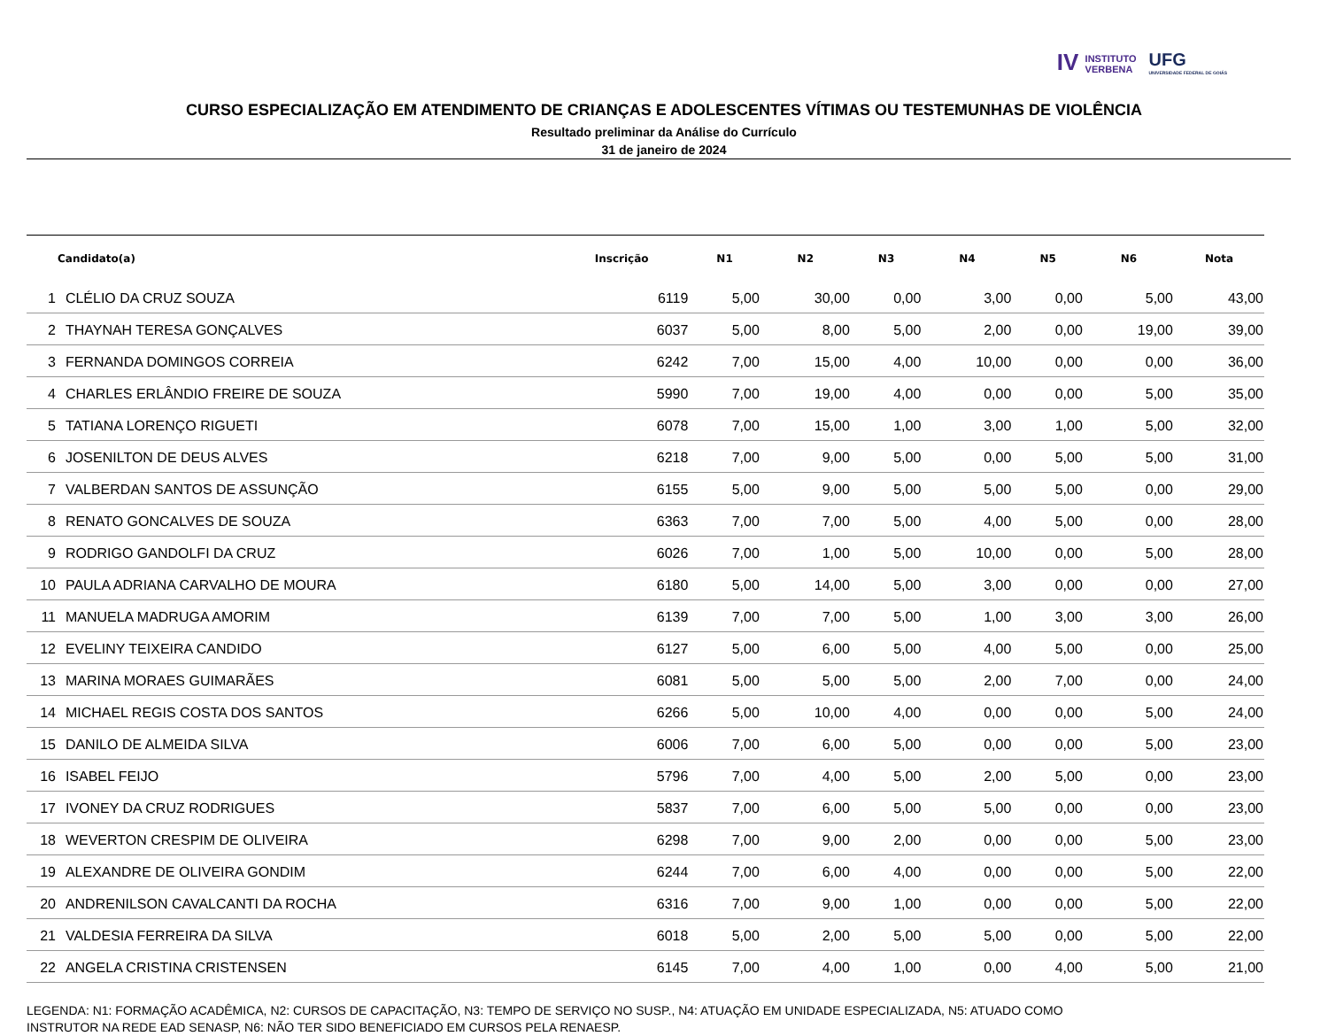IV INSTITUTO
VERBENA
UFG
UNIVERSIDADE FEDERAL DE GOIÁS
CURSO ESPECIALIZAÇÃO EM ATENDIMENTO DE CRIANÇAS E ADOLESCENTES VÍTIMAS OU TESTEMUNHAS DE VIOLÊNCIA
Resultado preliminar da Análise do Currículo
31 de janeiro de 2024
| | Candidato(a) | Inscrição | N1 | N2 | N3 | N4 | N5 | N6 | Nota |
| --- | --- | --- | --- | --- | --- | --- | --- | --- | --- |
| 1 | CLÉLIO DA CRUZ SOUZA | 6119 | 5,00 | 30,00 | 0,00 | 3,00 | 0,00 | 5,00 | 43,00 |
| 2 | THAYNAH TERESA GONÇALVES | 6037 | 5,00 | 8,00 | 5,00 | 2,00 | 0,00 | 19,00 | 39,00 |
| 3 | FERNANDA DOMINGOS CORREIA | 6242 | 7,00 | 15,00 | 4,00 | 10,00 | 0,00 | 0,00 | 36,00 |
| 4 | CHARLES ERLÂNDIO FREIRE DE SOUZA | 5990 | 7,00 | 19,00 | 4,00 | 0,00 | 0,00 | 5,00 | 35,00 |
| 5 | TATIANA LORENÇO RIGUETI | 6078 | 7,00 | 15,00 | 1,00 | 3,00 | 1,00 | 5,00 | 32,00 |
| 6 | JOSENILTON DE DEUS ALVES | 6218 | 7,00 | 9,00 | 5,00 | 0,00 | 5,00 | 5,00 | 31,00 |
| 7 | VALBERDAN SANTOS DE ASSUNÇÃO | 6155 | 5,00 | 9,00 | 5,00 | 5,00 | 5,00 | 0,00 | 29,00 |
| 8 | RENATO GONCALVES DE SOUZA | 6363 | 7,00 | 7,00 | 5,00 | 4,00 | 5,00 | 0,00 | 28,00 |
| 9 | RODRIGO GANDOLFI DA CRUZ | 6026 | 7,00 | 1,00 | 5,00 | 10,00 | 0,00 | 5,00 | 28,00 |
| 10 | PAULA ADRIANA CARVALHO DE MOURA | 6180 | 5,00 | 14,00 | 5,00 | 3,00 | 0,00 | 0,00 | 27,00 |
| 11 | MANUELA MADRUGA AMORIM | 6139 | 7,00 | 7,00 | 5,00 | 1,00 | 3,00 | 3,00 | 26,00 |
| 12 | EVELINY TEIXEIRA CANDIDO | 6127 | 5,00 | 6,00 | 5,00 | 4,00 | 5,00 | 0,00 | 25,00 |
| 13 | MARINA MORAES GUIMARÃES | 6081 | 5,00 | 5,00 | 5,00 | 2,00 | 7,00 | 0,00 | 24,00 |
| 14 | MICHAEL REGIS COSTA DOS SANTOS | 6266 | 5,00 | 10,00 | 4,00 | 0,00 | 0,00 | 5,00 | 24,00 |
| 15 | DANILO DE ALMEIDA SILVA | 6006 | 7,00 | 6,00 | 5,00 | 0,00 | 0,00 | 5,00 | 23,00 |
| 16 | ISABEL FEIJO | 5796 | 7,00 | 4,00 | 5,00 | 2,00 | 5,00 | 0,00 | 23,00 |
| 17 | IVONEY DA CRUZ RODRIGUES | 5837 | 7,00 | 6,00 | 5,00 | 5,00 | 0,00 | 0,00 | 23,00 |
| 18 | WEVERTON CRESPIM DE OLIVEIRA | 6298 | 7,00 | 9,00 | 2,00 | 0,00 | 0,00 | 5,00 | 23,00 |
| 19 | ALEXANDRE DE OLIVEIRA GONDIM | 6244 | 7,00 | 6,00 | 4,00 | 0,00 | 0,00 | 5,00 | 22,00 |
| 20 | ANDRENILSON CAVALCANTI DA ROCHA | 6316 | 7,00 | 9,00 | 1,00 | 0,00 | 0,00 | 5,00 | 22,00 |
| 21 | VALDESIA FERREIRA DA SILVA | 6018 | 5,00 | 2,00 | 5,00 | 5,00 | 0,00 | 5,00 | 22,00 |
| 22 | ANGELA CRISTINA CRISTENSEN | 6145 | 7,00 | 4,00 | 1,00 | 0,00 | 4,00 | 5,00 | 21,00 |
LEGENDA: N1: FORMAÇÃO ACADÊMICA, N2: CURSOS DE CAPACITAÇÃO, N3: TEMPO DE SERVIÇO NO SUSP., N4: ATUAÇÃO EM UNIDADE ESPECIALIZADA, N5: ATUADO COMO
INSTRUTOR NA REDE EAD SENASP, N6: NÃO TER SIDO BENEFICIADO EM CURSOS PELA RENAESP.